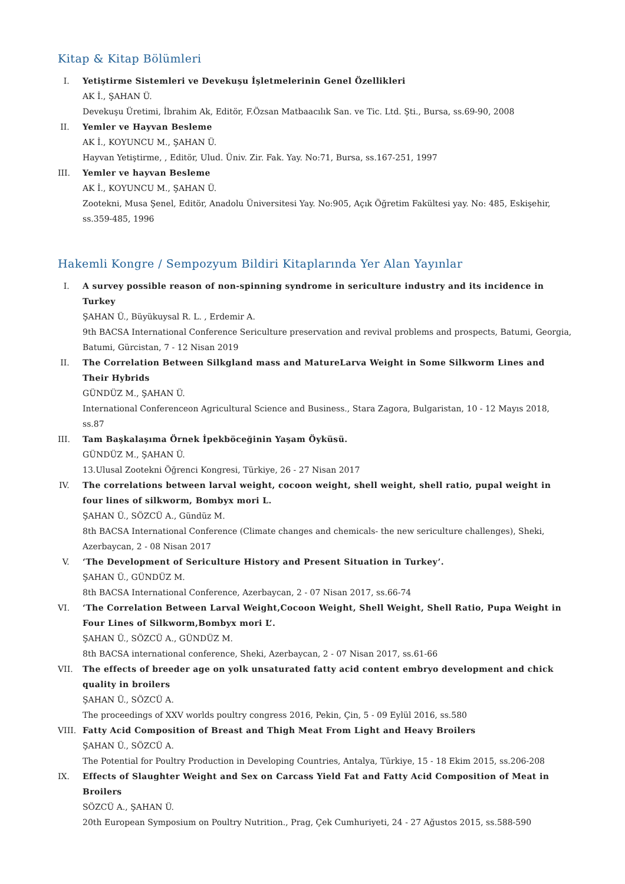Kitap & Kitap Bölümleri
I. Yetiştirme Sistemleri ve Devekuşu İşletmelerinin Genel Özellikleri
AK İ., ŞAHAN Ü.
Devekuşu Üretimi, İbrahim Ak, Editör, F.Özsan Matbaacılık San. ve Tic. Ltd. Şti., Bursa, ss.69-90, 2008
II. Yemler ve Hayvan Besleme
AK İ., KOYUNCU M., ŞAHAN Ü.
Hayvan Yetiştirme, , Editör, Ulud. Üniv. Zir. Fak. Yay. No:71, Bursa, ss.167-251, 1997
III. Yemler ve hayvan Besleme
AK İ., KOYUNCU M., ŞAHAN Ü.
Zootekni, Musa Şenel, Editör, Anadolu Üniversitesi Yay. No:905, Açık Öğretim Fakültesi yay. No: 485, Eskişehir, ss.359-485, 1996
Hakemli Kongre / Sempozyum Bildiri Kitaplarında Yer Alan Yayınlar
I. A survey possible reason of non-spinning syndrome in sericulture industry and its incidence in Turkey
ŞAHAN Ü., Büyükuysal R. L. , Erdemir A.
9th BACSA International Conference Sericulture preservation and revival problems and prospects, Batumi, Georgia, Batumi, Gürcistan, 7 - 12 Nisan 2019
II. The Correlation Between Silkgland mass and MatureLarva Weight in Some Silkworm Lines and Their Hybrids
GÜNDÜZ M., ŞAHAN Ü.
International Conferenceon Agricultural Science and Business., Stara Zagora, Bulgaristan, 10 - 12 Mayıs 2018, ss.87
III. Tam Başkalaşıma Örnek İpekböceğinin Yaşam Öyküsü.
GÜNDÜZ M., ŞAHAN Ü.
13.Ulusal Zootekni Öğrenci Kongresi, Türkiye, 26 - 27 Nisan 2017
IV. The correlations between larval weight, cocoon weight, shell weight, shell ratio, pupal weight in four lines of silkworm, Bombyx mori L.
ŞAHAN Ü., SÖZCÜ A., Gündüz M.
8th BACSA International Conference (Climate changes and chemicals- the new sericulture challenges), Sheki, Azerbaycan, 2 - 08 Nisan 2017
V. ‘The Development of Sericulture History and Present Situation in Turkey’.
ŞAHAN Ü., GÜNDÜZ M.
8th BACSA International Conference, Azerbaycan, 2 - 07 Nisan 2017, ss.66-74
VI. ‘The Correlation Between Larval Weight,Cocoon Weight, Shell Weight, Shell Ratio, Pupa Weight in Four Lines of Silkworm,Bombyx mori L’.
ŞAHAN Ü., SÖZCÜ A., GÜNDÜZ M.
8th BACSA international conference, Sheki, Azerbaycan, 2 - 07 Nisan 2017, ss.61-66
VII. The effects of breeder age on yolk unsaturated fatty acid content embryo development and chick quality in broilers
ŞAHAN Ü., SÖZCÜ A.
The proceedings of XXV worlds poultry congress 2016, Pekin, Çin, 5 - 09 Eylül 2016, ss.580
VIII. Fatty Acid Composition of Breast and Thigh Meat From Light and Heavy Broilers
ŞAHAN Ü., SÖZCÜ A.
The Potential for Poultry Production in Developing Countries, Antalya, Türkiye, 15 - 18 Ekim 2015, ss.206-208
IX. Effects of Slaughter Weight and Sex on Carcass Yield Fat and Fatty Acid Composition of Meat in Broilers
SÖZCÜ A., ŞAHAN Ü.
20th European Symposium on Poultry Nutrition., Prag, Çek Cumhuriyeti, 24 - 27 Ağustos 2015, ss.588-590